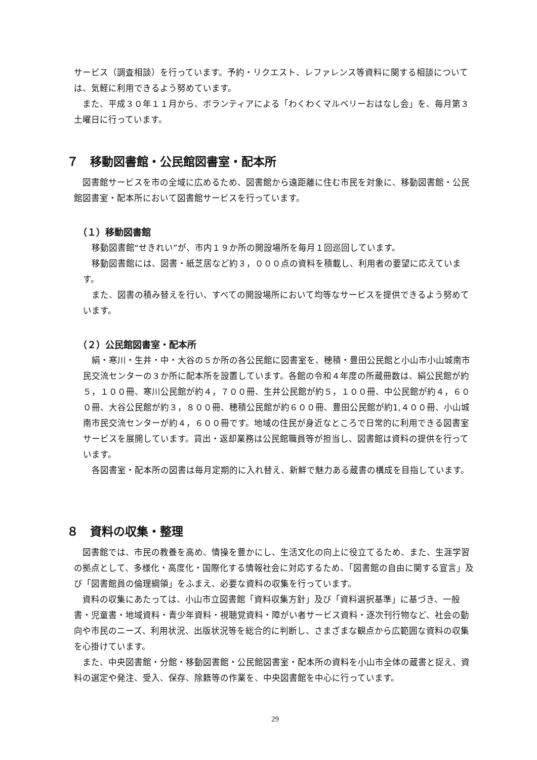サービス（調査相談）を行っています。予約・リクエスト、レファレンス等資料に関する相談については、気軽に利用できるよう努めています。
また、平成３０年１１月から、ボランティアによる「わくわくマルベリーおはなし会」を、毎月第３土曜日に行っています。
７　移動図書館・公民館図書室・配本所
図書館サービスを市の全域に広めるため、図書館から遠距離に住む市民を対象に、移動図書館・公民館図書室・配本所において図書館サービスを行っています。
（１）移動図書館
移動図書館“せきれい”が、市内１９か所の開設場所を毎月１回巡回しています。
移動図書館には、図書・紙芝居など約３，０００点の資料を積載し、利用者の要望に応えています。
また、図書の積み替えを行い、すべての開設場所において均等なサービスを提供できるよう努めています。
（２）公民館図書室・配本所
絹・寒川・生井・中・大谷の５か所の各公民館に図書室を、穂積・豊田公民館と小山市小山城南市民交流センターの３か所に配本所を設置しています。各館の令和４年度の所蔵冊数は、絹公民館が約５，１００冊、寒川公民館が約４，７００冊、生井公民館が約５，１００冊、中公民館が約４，６００冊、大谷公民館が約３，８００冊、穂積公民館が約６００冊、豊田公民館が約1,４００冊、小山城南市民交流センターが約４，６００冊です。地域の住民が身近なところで日常的に利用できる図書室サービスを展開しています。貸出・返却業務は公民館職員等が担当し、図書館は資料の提供を行っています。
各図書室・配本所の図書は毎月定期的に入れ替え、新鮮で魅力ある蔵書の構成を目指しています。
８　資料の収集・整理
図書館では、市民の教養を高め、情操を豊かにし、生活文化の向上に役立てるため、また、生涯学習の拠点として、多様化・高度化・国際化する情報社会に対応するため、「図書館の自由に関する宣言」及び「図書館員の倫理綱領」をふまえ、必要な資料の収集を行っています。
資料の収集にあたっては、小山市立図書館「資料収集方針」及び「資料選択基準」に基づき、一般書・児童書・地域資料・青少年資料・視聴覚資料・障がい者サービス資料・逐次刊行物など、社会の動向や市民のニーズ、利用状況、出版状況等を総合的に判断し、さまざまな観点から広範囲な資料の収集を心掛けています。
また、中央図書館・分館・移動図書館・公民館図書室・配本所の資料を小山市全体の蔵書と捉え、資料の選定や発注、受入、保存、除籍等の作業を、中央図書館を中心に行っています。
29